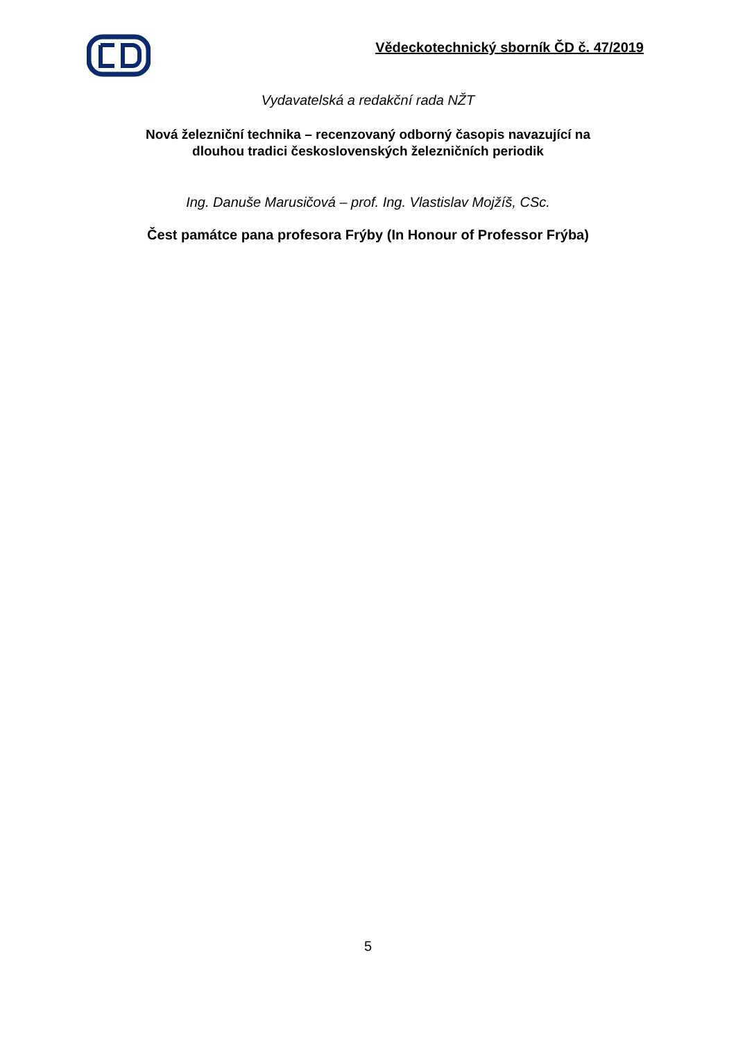Vědeckotechnický sborník ČD č. 47/2019
Vydavatelská a redakční rada NŽT
Nová železniční technika – recenzovaný odborný časopis navazující na
dlouhou tradici československých železničních periodik
Ing. Danuše Marusičová – prof. Ing. Vlastislav Mojžíš, CSc.
Čest památce pana profesora Frýby (In Honour of Professor Frýba)
5